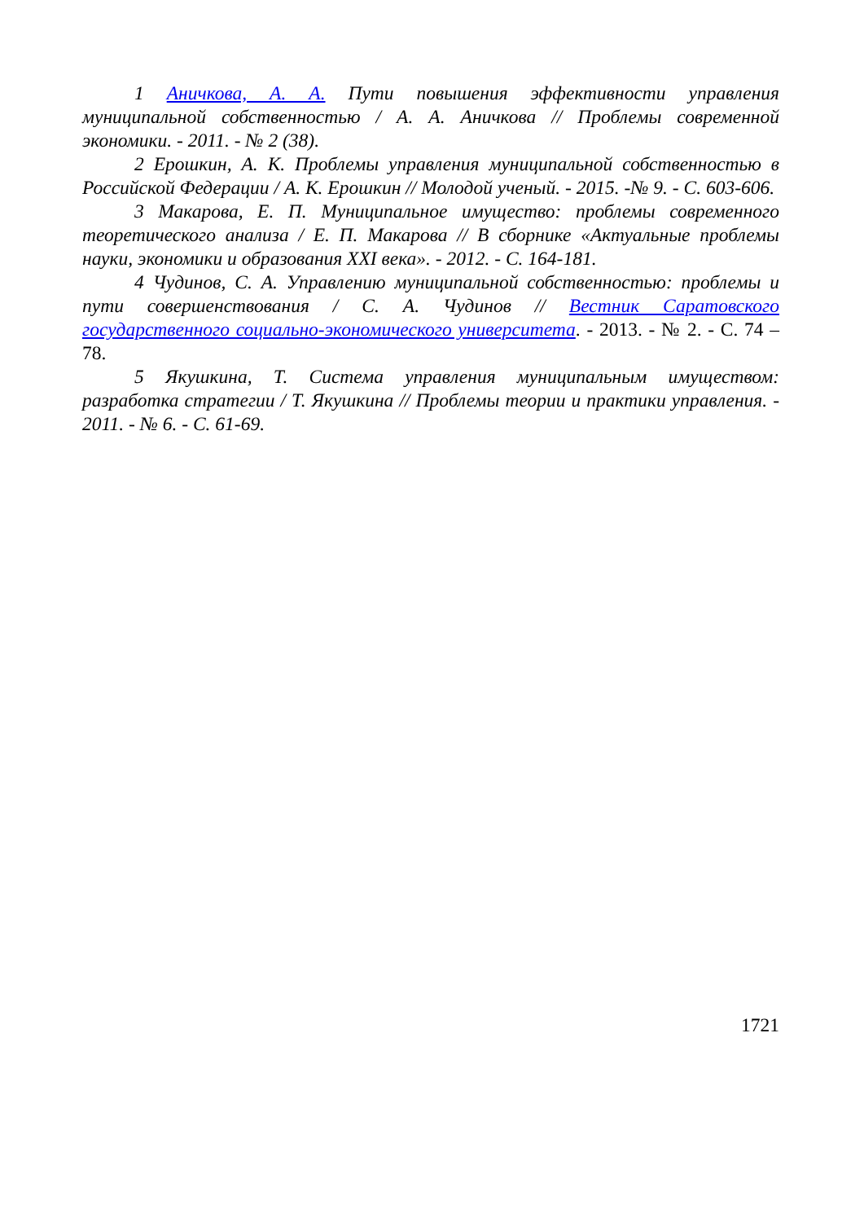1 Аничкова, А. А. Пути повышения эффективности управления муниципальной собственностью / А. А. Аничкова // Проблемы современной экономики. - 2011. - № 2 (38).
2 Ерошкин, А. К. Проблемы управления муниципальной собственностью в Российской Федерации / А. К. Ерошкин // Молодой ученый. - 2015. -№ 9. - С. 603-606.
3 Макарова, Е. П. Муниципальное имущество: проблемы современного теоретического анализа / Е. П. Макарова // В сборнике «Актуальные проблемы науки, экономики и образования XXI века». - 2012. - С. 164-181.
4 Чудинов, С. А. Управлению муниципальной собственностью: проблемы и пути совершенствования / С. А. Чудинов // Вестник Саратовского государственного социально-экономического университета. - 2013. - № 2. - С. 74 – 78.
5 Якушкина, Т. Система управления муниципальным имуществом: разработка стратегии / Т. Якушкина // Проблемы теории и практики управления. - 2011. - № 6. - С. 61-69.
1721